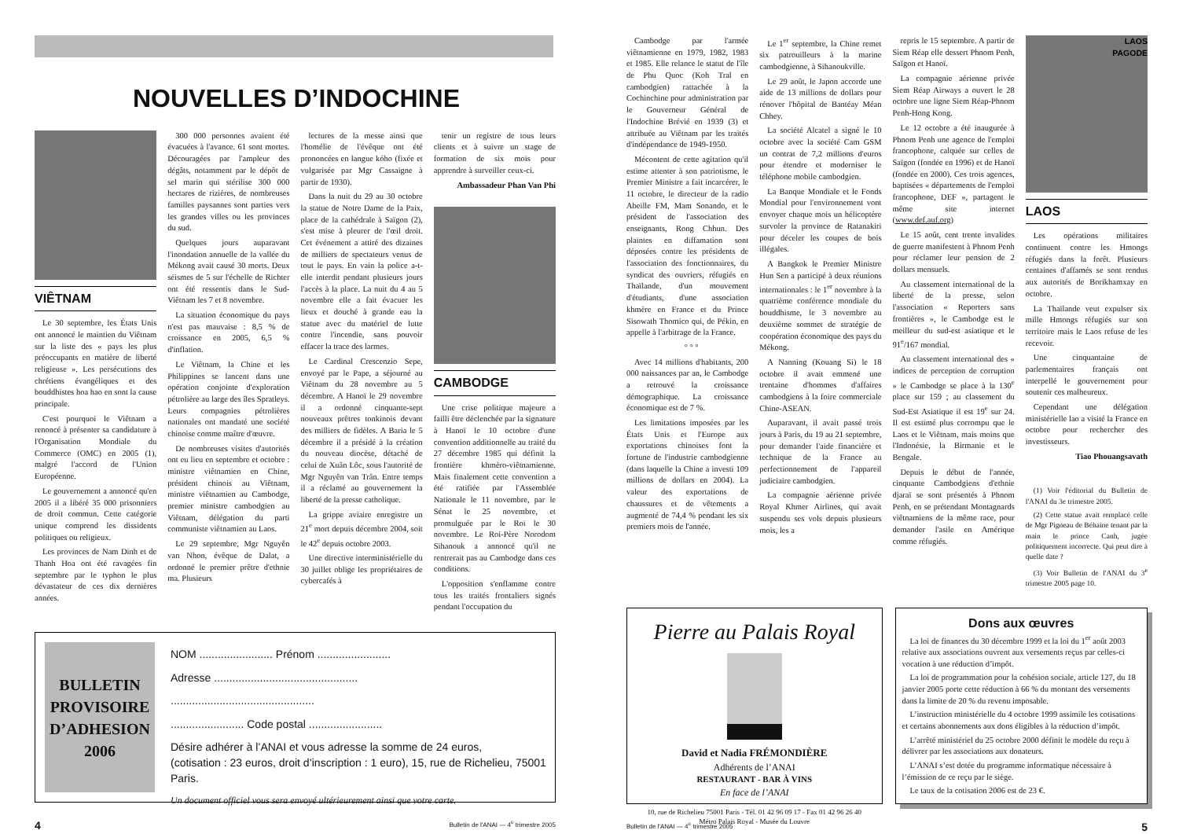NOUVELLES D’INDOCHINE
VIÊTNAM
Le 30 septembre, les États Unis ont annoncé le maintien du Viêtnam sur la liste des « pays les plus préoccupants en matière de liberté religieuse ». Les persécutions des chrétiens évangéliques et des bouddhistes hoa hao en sont la cause principale.
C'est pourquoi le Viêtnam a renoncé à présenter sa candidature à l'Organisation Mondiale du Commerce (OMC) en 2005 (1), malgré l'accord de l'Union Européenne.
Le gouvernement a annoncé qu'en 2005 il a libéré 35 000 prisonniers de droit commun. Cette catégorie unique comprend les dissidents politiques ou religieux.
Les provinces de Nam Dinh et de Thanh Hoa ont été ravagées fin septembre par le typhon le plus dévastateur de ces dix dernières années.
300 000 personnes avaient été évacuées à l'avance. 61 sont mortes. Découragées par l'ampleur des dégâts, notamment par le dépôt de sel marin qui stérilise 300 000 hectares de rizières, de nombreuses familles paysannes sont parties vers les grandes villes ou les provinces du sud.
Quelques jours auparavant l'inondation annuelle de la vallée du Mékong avait causé 30 morts. Deux séismes de 5 sur l'échelle de Richter ont été ressentis dans le Sud-Viêtnam les 7 et 8 novembre.
La situation économique du pays n'est pas mauvaise : 8,5 % de croissance en 2005, 6,5 % d'inflation.
Le Viêtnam, la Chine et les Philippines se lancent dans une opération conjointe d'exploration pétrolière au large des îles Spratleys. Leurs compagnies pétrolières nationales ont mandaté une société chinoise comme maître d'œuvre.
De nombreuses visites d'autorités ont eu lieu en septembre et octobre : ministre viêtnamien en Chine, président chinois au Viêtnam, ministre viêtnamien au Cambodge, premier ministre cambodgien au Viêtnam, délégation du parti communiste viêtnamien au Laos.
Le 29 septembre, Mgr Nguyên van Nhon, évêque de Dalat, a ordonné le premier prêtre d'ethnie ma. Plusieurs
lectures de la messe ainsi que l'homélie de l'évêque ont été prononcées en langue kóho (fixée et vulgarisée par Mgr Cassaigne à partir de 1930).
Dans la nuit du 29 au 30 octobre la statue de Notre Dame de la Paix, place de la cathédrale à Saïgon (2), s'est mise à pleurer de l'œil droit. Cet événement a attiré des dizaines de milliers de spectateurs venus de tout le pays. En vain la police a-t-elle interdit pendant plusieurs jours l'accès à la place. La nuit du 4 au 5 novembre elle a fait évacuer les lieux et douché à grande eau la statue avec du matériel de lutte contre l'incendie, sans pouvoir effacer la trace des larmes.
Le Cardinal Crescenzio Sepe, envoyé par le Pape, a séjourné au Viêtnam du 28 novembre au 5 décembre. A Hanoï le 29 novembre il a ordonné cinquante-sept nouveaux prêtres tonkinois devant des milliers de fidèles. A Baria le 5 décembre il a présidé à la création du nouveau diocèse, détaché de celui de Xuân Lôc, sous l'autorité de Mgr Nguyên van Trân. Entre temps il a réclamé au gouvernement la liberté de la presse catholique.
La grippe aviaire enregistre un 21<sup>e</sup> mort depuis décembre 2004, soit le 42<sup>e</sup> depuis octobre 2003.
Une directive interministérielle du 30 juillet oblige les propriétaires de cybercafés à
tenir un registre de tous leurs clients et à suivre un stage de formation de six mois pour apprendre à surveiller ceux-ci.
Ambassadeur Phan Van Phi
CAMBODGE
Une crise politique majeure a failli être déclenchée par la signature à Hanoï le 10 octobre d'une convention additionnelle au traité du 27 décembre 1985 qui définit la frontière khmèro-viêtnamienne. Mais finalement cette convention a été ratifiée par l'Assemblée Nationale le 11 novembre, par le Sénat le 25 novembre, et promulguée par le Roi le 30 novembre. Le Roi-Père Norodom Sihanouk a annoncé qu'il ne rentrerait pas au Cambodge dans ces conditions.
L'opposition s'enflamme contre tous les traités frontaliers signés pendant l'occupation du
BULLETIN
PROVISOIRE
D’ADHESION
2006
NOM ........................ Prénom ........................
Adresse ...............................................
...............................................
........................ Code postal ........................
Désire adhérer à l’ANAI et vous adresse la somme de 24 euros,
(cotisation : 23 euros, droit d’inscription : 1 euro), 15, rue de Richelieu, 75001 Paris.
Un document officiel vous sera envoyé ultérieurement ainsi que votre carte.
4 Bulletin de l'ANAI — 4<sup>e</sup> trimestre 2005
Cambodge par l'armée viêtnamienne en 1979, 1982, 1983 et 1985. Elle relance le statut de l'île de Phu Quoc (Koh Tral en cambodgien) rattachée à la Cochinchine pour administration par le Gouverneur Général de l'Indochine Brévié en 1939 (3) et attribuée au Viêtnam par les traités d'indépendance de 1949-1950.
Mécontent de cette agitation qu'il estime attenter à son patriotisme, le Premier Ministre a fait incarcérer, le 11 octobre, le directeur de la radio Abeille FM, Mam Sonando, et le président de l'association des enseignants, Rong Chhun. Des plaintes en diffamation sont déposées contre les présidents de l'association des fonctionnaires, du syndicat des ouvriers, réfugiés en Thaïlande, d'un mouvement d'étudiants, d'une association khmère en France et du Prince Sisowath Thomico qui, de Pékin, en appelle à l'arbitrage de la France.
° ° °
Avec 14 millions d'habitants, 200 000 naissances par an, le Cambodge a retrouvé la croissance démographique. La croissance économique est de 7 %.
Les limitations imposées par les États Unis et l'Europe aux exportations chinoises font la fortune de l'industrie cambodgienne (dans laquelle la Chine a investi 109 millions de dollars en 2004). La valeur des exportations de chaussures et de vêtements a augmenté de 74,4 % pendant les six premiers mois de l'année.
Le 1<sup>er</sup> septembre, la Chine remet six patrouilleurs à la marine cambodgienne, à Sihanoukville.
Le 29 août, le Japon accorde une aide de 13 millions de dollars pour rénover l'hôpital de Bantéay Méan Chhey.
La société Alcatel a signé le 10 octobre avec la société Cam GSM un contrat de 7,2 millions d'euros pour étendre et moderniser le téléphone mobile cambodgien.
La Banque Mondiale et le Fonds Mondial pour l'environnement vont envoyer chaque mois un hélicoptère survoler la province de Ratanakiri pour déceler les coupes de bois illégales.
A Bangkok le Premier Ministre Hun Sen a participé à deux réunions internationales : le 1<sup>er</sup> novembre à la quatrième conférence mondiale du bouddhisme, le 3 novembre au deuxième sommet de stratégie de coopération économique des pays du Mékong.
A Nanning (Kouang Si) le 18 octobre il avait emmené une trentaine d'hommes d'affaires cambodgiens à la foire commerciale Chine-ASEAN.
Auparavant, il avait passé trois jours à Paris, du 19 au 21 septembre, pour demander l'aide financière et technique de la France au perfectionnement de l'appareil judiciaire cambodgien.
La compagnie aérienne privée Royal Khmer Airlines, qui avait suspendu ses vols depuis plusieurs mois, les a
repris le 15 septembre. A partir de Siem Réap elle dessert Phnom Penh, Saïgon et Hanoï.
La compagnie aérienne privée Siem Réap Airways a ouvert le 28 octobre une ligne Siem Réap-Phnom Penh-Hong Kong.
Le 12 octobre a été inaugurée à Phnom Penh une agence de l'emploi francophone, calquée sur celles de Saïgon (fondée en 1996) et de Hanoï (fondée en 2000). Ces trois agences, baptisées « départements de l'emploi francophone, DEF », partagent le même site internet (www.def.auf.org)
Le 15 août, cent trente invalides de guerre manifestent à Phnom Penh pour réclamer leur pension de 2 dollars mensuels.
Au classement international de la liberté de la presse, selon l'association « Reporters sans frontières », le Cambodge est le meilleur du sud-est asiatique et le 91<sup>e</sup>/167 mondial.
Au classement international des « indices de perception de corruption » le Cambodge se place à la 130<sup>e</sup> place sur 159 ; au classement du Sud-Est Asiatique il est 19<sup>e</sup> sur 24. Il est estimé plus corrompu que le Laos et le Viêtnam, mais moins que l'Indonésie, la Birmanie et le Bengale.
Depuis le début de l'année, cinquante Cambodgiens d'ethnie djaraï se sont présentés à Phnom Penh, en se prétendant Montagnards viêtnamiens de la même race, pour demander l'asile en Amérique comme réfugiés.
LAOS
PAGODE
LAOS
Les opérations militaires continuent contre les Hmongs réfugiés dans la forêt. Plusieurs centaines d'affamés se sont rendus aux autorités de Borikhamxay en octobre.
La Thaïlande veut expulser six mille Hmongs réfugiés sur son territoire mais le Laos refuse de les recevoir.
Une cinquantaine de parlementaires français ont interpellé le gouvernement pour soutenir ces malheureux.
Cependant une délégation ministérielle lao a visité la France en octobre pour rechercher des investisseurs.
Tiao Phouangsavath
(1) Voir l'éditorial du Bulletin de l'ANAI du 3e trimestre 2005.
(2) Cette statue avait remplacé celle de Mgr Pigneau de Béhaine tenant par la main le prince Canh, jugée politiquement incorrecte. Qui peut dire à quelle date ?
(3) Voir Bulletin de l'ANAI du 3<sup>e</sup> trimestre 2005 page 10.
Pierre au Palais Royal
David et Nadia FRÉMONDIÈRE
Adhérents de l’ANAI
RESTAURANT - BAR À VINS
En face de l’ANAI
10, rue de Richelieu 75001 Paris - Tél. 01 42 96 09 17 - Fax 01 42 96 26 40
Métro Palais Royal - Musée du Louvre
Dons aux œuvres
La loi de finances du 30 décembre 1999 et la loi du 1<sup>er</sup> août 2003 relative aux associations ouvrent aux versements reçus par celles-ci vocation à une réduction d’impôt.
La loi de programmation pour la cohésion sociale, article 127, du 18 janvier 2005 porte cette réduction à 66 % du montant des versements dans la limite de 20 % du revenu imposable.
L’instruction ministérielle du 4 octobre 1999 assimile les cotisations et certains abonnements aux dons éligibles à la réduction d’impôt.
L’arrêté ministériel du 25 octobre 2000 définit le modèle du reçu à délivrer par les associations aux donateurs.
L’ANAI s’est dotée du programme informatique nécessaire à l’émission de ce reçu par le siège.
Le taux de la cotisation 2006 est de 23 €.
Bulletin de l'ANAI — 4<sup>e</sup> trimestre 2005 5